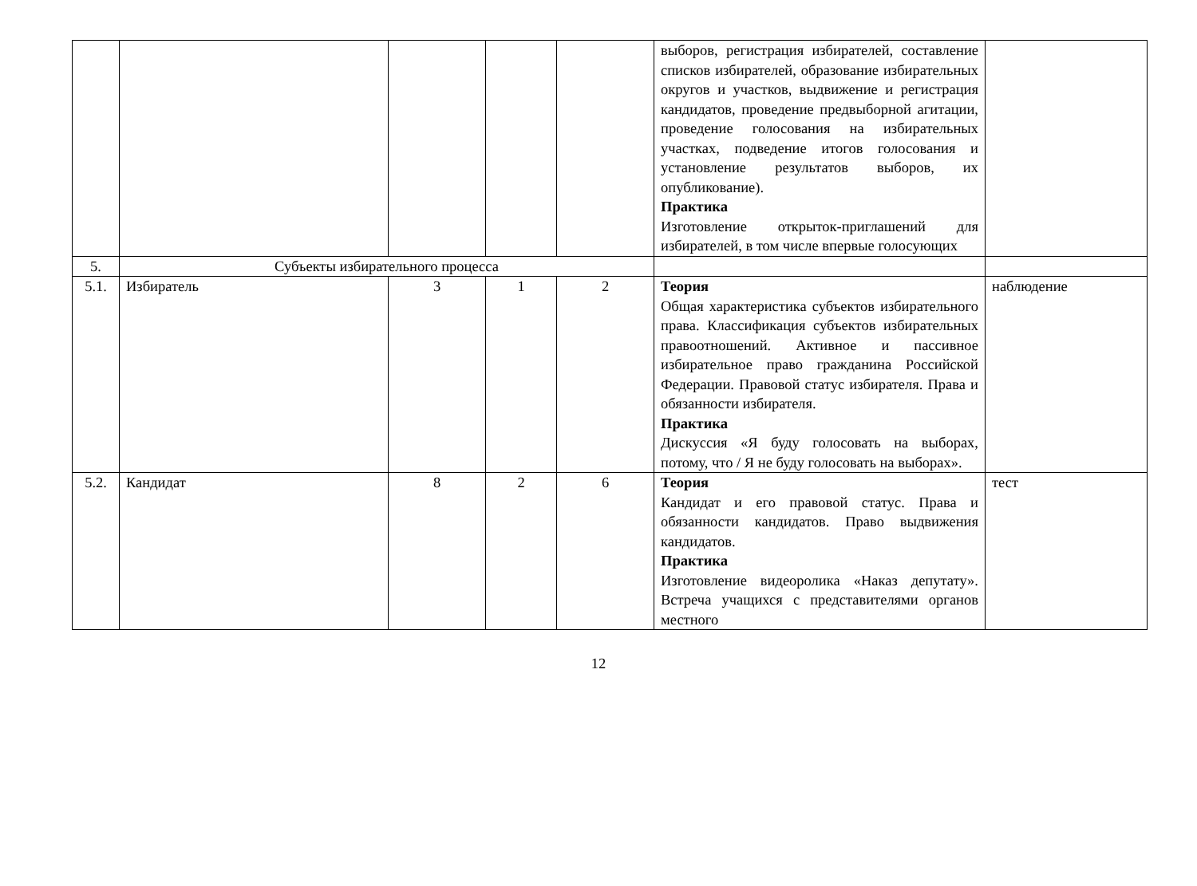| | | | | | выборов, регистрация избирателей, составление списков избирателей, образование избирательных округов и участков, выдвижение и регистрация кандидатов, проведение предвыборной агитации, проведение голосования на избирательных участках, подведение итогов голосования и установление результатов выборов, их опубликование). Практика Изготовление открыток-приглашений для избирателей, в том числе впервые голосующих | |
| 5. | Субъекты избирательного процесса | | | | | |
| 5.1. | Избиратель | 3 | 1 | 2 | Теория Общая характеристика субъектов избирательного права. Классификация субъектов избирательных правоотношений. Активное и пассивное избирательное право гражданина Российской Федерации. Правовой статус избирателя. Права и обязанности избирателя. Практика Дискуссия «Я буду голосовать на выборах, потому, что / Я не буду голосовать на выборах». | наблюдение |
| 5.2. | Кандидат | 8 | 2 | 6 | Теория Кандидат и его правовой статус. Права и обязанности кандидатов. Право выдвижения кандидатов. Практика Изготовление видеоролика «Наказ депутату». Встреча учащихся с представителями органов местного | тест |
12